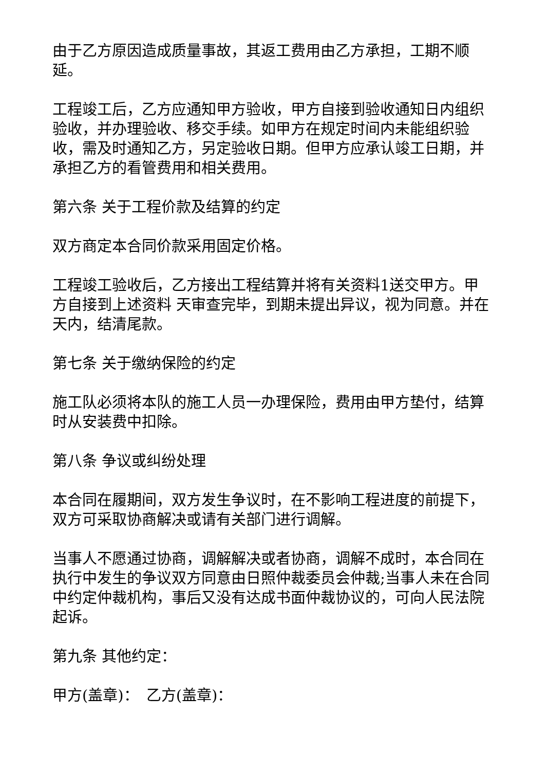由于乙方原因造成质量事故，其返工费用由乙方承担，工期不顺延。
工程竣工后，乙方应通知甲方验收，甲方自接到验收通知日内组织验收，并办理验收、移交手续。如甲方在规定时间内未能组织验收，需及时通知乙方，另定验收日期。但甲方应承认竣工日期，并承担乙方的看管费用和相关费用。
第六条 关于工程价款及结算的约定
双方商定本合同价款采用固定价格。
工程竣工验收后，乙方接出工程结算并将有关资料1送交甲方。甲方自接到上述资料 天审查完毕，到期未提出异议，视为同意。并在 天内，结清尾款。
第七条 关于缴纳保险的约定
施工队必须将本队的施工人员一办理保险，费用由甲方垫付，结算时从安装费中扣除。
第八条 争议或纠纷处理
本合同在履期间，双方发生争议时，在不影响工程进度的前提下，双方可采取协商解决或请有关部门进行调解。
当事人不愿通过协商，调解解决或者协商，调解不成时，本合同在执行中发生的争议双方同意由日照仲裁委员会仲裁;当事人未在合同中约定仲裁机构，事后又没有达成书面仲裁协议的，可向人民法院起诉。
第九条 其他约定：
甲方(盖章)：　乙方(盖章)：